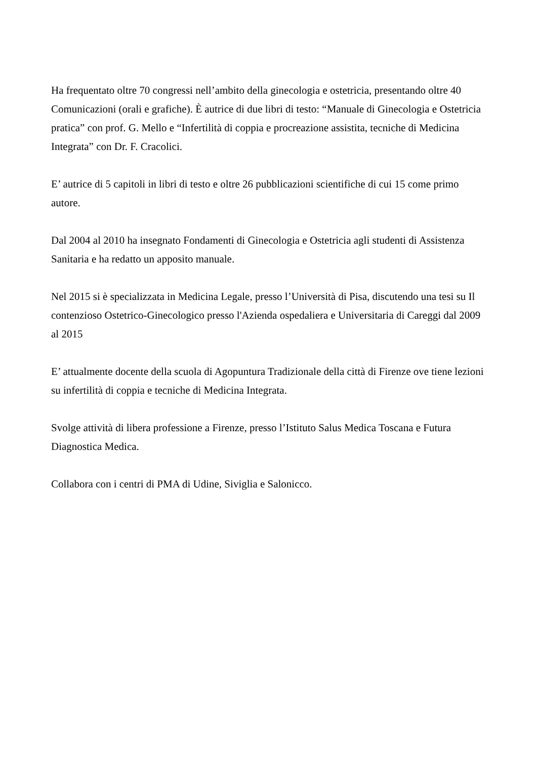Ha frequentato oltre 70 congressi nell’ambito della ginecologia e ostetricia, presentando oltre 40 Comunicazioni (orali e grafiche). È autrice di due libri di testo: “Manuale di Ginecologia e Ostetricia pratica” con prof. G. Mello e “Infertilità di coppia e procreazione assistita, tecniche di Medicina Integrata” con Dr. F. Cracolici.
E’ autrice di 5 capitoli in libri di testo e oltre 26 pubblicazioni scientifiche di cui 15 come primo autore.
Dal 2004 al 2010 ha insegnato Fondamenti di Ginecologia e Ostetricia agli studenti di Assistenza Sanitaria e ha redatto un apposito manuale.
Nel 2015 si è specializzata in Medicina Legale, presso l’Università di Pisa, discutendo una tesi su Il contenzioso Ostetrico-Ginecologico presso l'Azienda ospedaliera e Universitaria di Careggi dal 2009 al 2015
E’ attualmente docente della scuola di Agopuntura Tradizionale della città di Firenze ove tiene lezioni su infertilità di coppia e tecniche di Medicina Integrata.
Svolge attività di libera professione a Firenze, presso l’Istituto Salus Medica Toscana e Futura Diagnostica Medica.
Collabora con i centri di PMA di Udine, Siviglia e Salonicco.